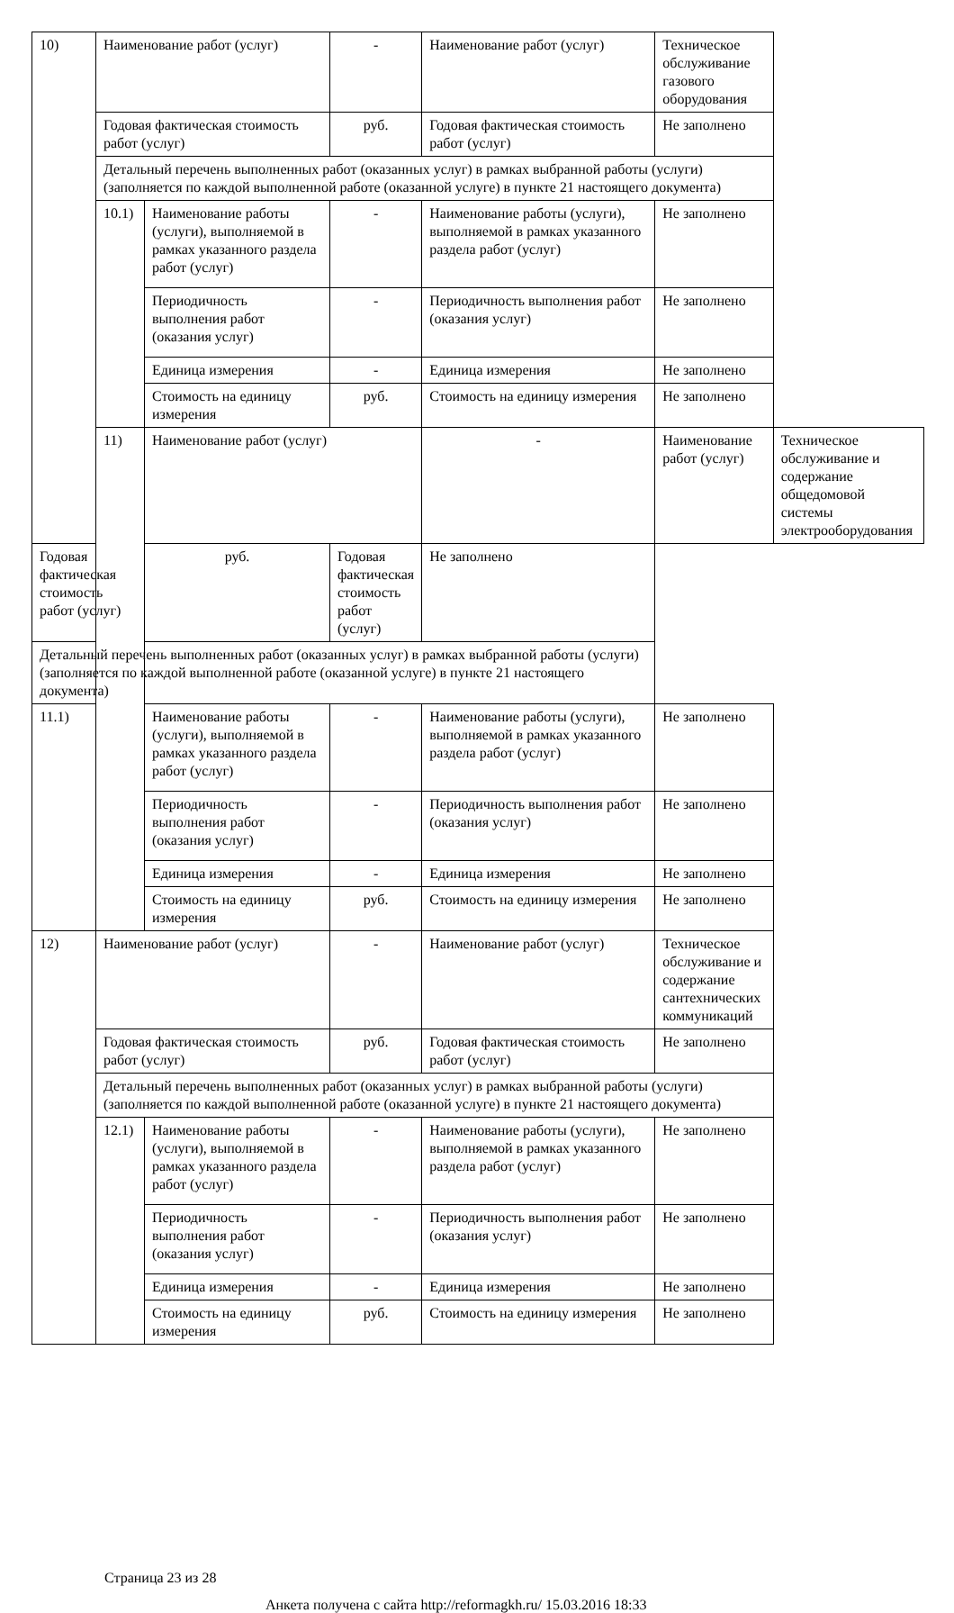| 10) | Наименование работ (услуг) | | - | Наименование работ (услуг) | Техническое обслуживание газового оборудования | |
| | Годовая фактическая стоимость работ (услуг) | | руб. | Годовая фактическая стоимость работ (услуг) | Не заполнено | |
| | Детальный перечень выполненных работ (оказанных услуг) в рамках выбранной работы (услуги) (заполняется по каждой выполненной работе (оказанной услуге) в пункте 21 настоящего документа) | | | | | |
| | 10.1) | Наименование работы (услуги), выполняемой в рамках указанного раздела работ (услуг) | - | Наименование работы (услуги), выполняемой в рамках указанного раздела работ (услуг) | Не заполнено | |
| | | Периодичность выполнения работ (оказания услуг) | - | Периодичность выполнения работ (оказания услуг) | Не заполнено | |
| | | Единица измерения | - | Единица измерения | Не заполнено | |
| | | Стоимость на единицу измерения | руб. | Стоимость на единицу измерения | Не заполнено | |
| | 11) | Наименование работ (услуг) | | - | Наименование работ (услуг) | Техническое обслуживание и содержание общедомовой системы электрооборудования |
| Годовая фактическая стоимость работ (услуг) | | руб. | Годовая фактическая стоимость работ (услуг) | Не заполнено | | |
| Детальный перечень выполненных работ (оказанных услуг) в рамках выбранной работы (услуги) (заполняется по каждой выполненной работе (оказанной услуге) в пункте 21 настоящего документа) | | | | | | |
| 11.1) | | Наименование работы (услуги), выполняемой в рамках указанного раздела работ (услуг) | - | Наименование работы (услуги), выполняемой в рамках указанного раздела работ (услуг) | Не заполнено | |
| | | Периодичность выполнения работ (оказания услуг) | - | Периодичность выполнения работ (оказания услуг) | Не заполнено | |
| | | Единица измерения | - | Единица измерения | Не заполнено | |
| | | Стоимость на единицу измерения | руб. | Стоимость на единицу измерения | Не заполнено | |
| 12) | Наименование работ (услуг) | | - | Наименование работ (услуг) | Техническое обслуживание и содержание сантехнических коммуникаций | |
| | Годовая фактическая стоимость работ (услуг) | | руб. | Годовая фактическая стоимость работ (услуг) | Не заполнено | |
| | Детальный перечень выполненных работ (оказанных услуг) в рамках выбранной работы (услуги) (заполняется по каждой выполненной работе (оказанной услуге) в пункте 21 настоящего документа) | | | | | |
| | 12.1) | Наименование работы (услуги), выполняемой в рамках указанного раздела работ (услуг) | - | Наименование работы (услуги), выполняемой в рамках указанного раздела работ (услуг) | Не заполнено | |
| | | Периодичность выполнения работ (оказания услуг) | - | Периодичность выполнения работ (оказания услуг) | Не заполнено | |
| | | Единица измерения | - | Единица измерения | Не заполнено | |
| | | Стоимость на единицу измерения | руб. | Стоимость на единицу измерения | Не заполнено | |
Страница 23 из 28
Анкета получена с сайта http://reformagkh.ru/ 15.03.2016 18:33